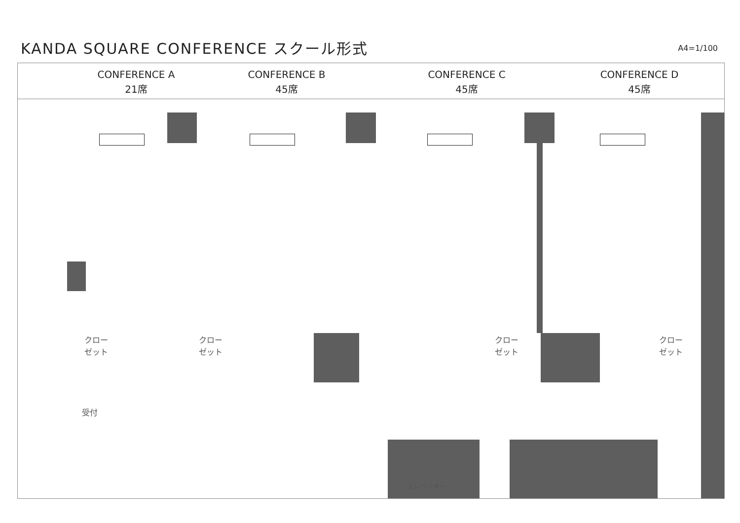KANDA SQUARE CONFERENCE スクール形式
A4=1/100
CONFERENCE A
21席
CONFERENCE B
45席
CONFERENCE C
45席
CONFERENCE D
45席
クロー
ゼット
クロー
ゼット
クロー
ゼット
クロー
ゼット
受付
エレベーター